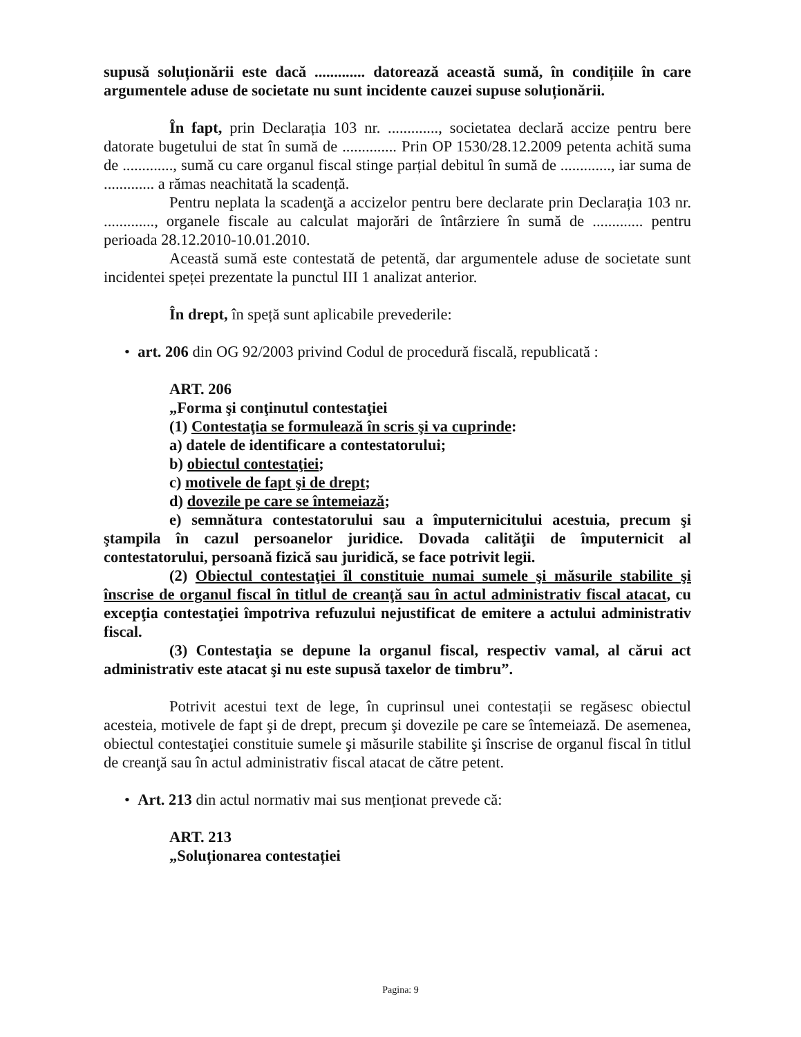supusă soluționării este dacă ............. datorează această sumă, în condițiile în care argumentele aduse de societate nu sunt incidente cauzei supuse soluționării.
În fapt, prin Declarația 103 nr. ............., societatea declară accize pentru bere datorate bugetului de stat în sumă de .............. Prin OP 1530/28.12.2009 petenta achită suma de ............., sumă cu care organul fiscal stinge parțial debitul în sumă de ............., iar suma de ............. a rămas neachitată la scadență.
Pentru neplata la scadenţă a accizelor pentru bere declarate prin Declarația 103 nr. ............., organele fiscale au calculat majorări de întârziere în sumă de ............. pentru perioada 28.12.2010-10.01.2010.
Această sumă este contestată de petentă, dar argumentele aduse de societate sunt incidentei speței prezentate la punctul III 1 analizat anterior.
În drept, în speță sunt aplicabile prevederile:
• art. 206 din OG 92/2003 privind Codul de procedură fiscală, republicată :
ART. 206
„Forma şi conţinutul contestaţiei
(1) Contestaţia se formulează în scris şi va cuprinde:
a) datele de identificare a contestatorului;
b) obiectul contestaţiei;
c) motivele de fapt şi de drept;
d) dovezile pe care se întemeiază;
e) semnătura contestatorului sau a împuternicitului acestuia, precum şi ştampila în cazul persoanelor juridice. Dovada calităţii de împuternicit al contestatorului, persoană fizică sau juridică, se face potrivit legii.
(2) Obiectul contestaţiei îl constituie numai sumele şi măsurile stabilite şi înscrise de organul fiscal în titlul de creanţă sau în actul administrativ fiscal atacat, cu excepţia contestaţiei împotriva refuzului nejustificat de emitere a actului administrativ fiscal.
(3) Contestaţia se depune la organul fiscal, respectiv vamal, al cărui act administrativ este atacat şi nu este supusă taxelor de timbru”.
Potrivit acestui text de lege, în cuprinsul unei contestații se regăsesc obiectul acesteia, motivele de fapt şi de drept, precum şi dovezile pe care se întemeiază. De asemenea, obiectul contestaţiei constituie sumele şi măsurile stabilite şi înscrise de organul fiscal în titlul de creanţă sau în actul administrativ fiscal atacat de către petent.
• Art. 213 din actul normativ mai sus menționat prevede că:
ART. 213
„Soluționarea contestației
Pagina: 9